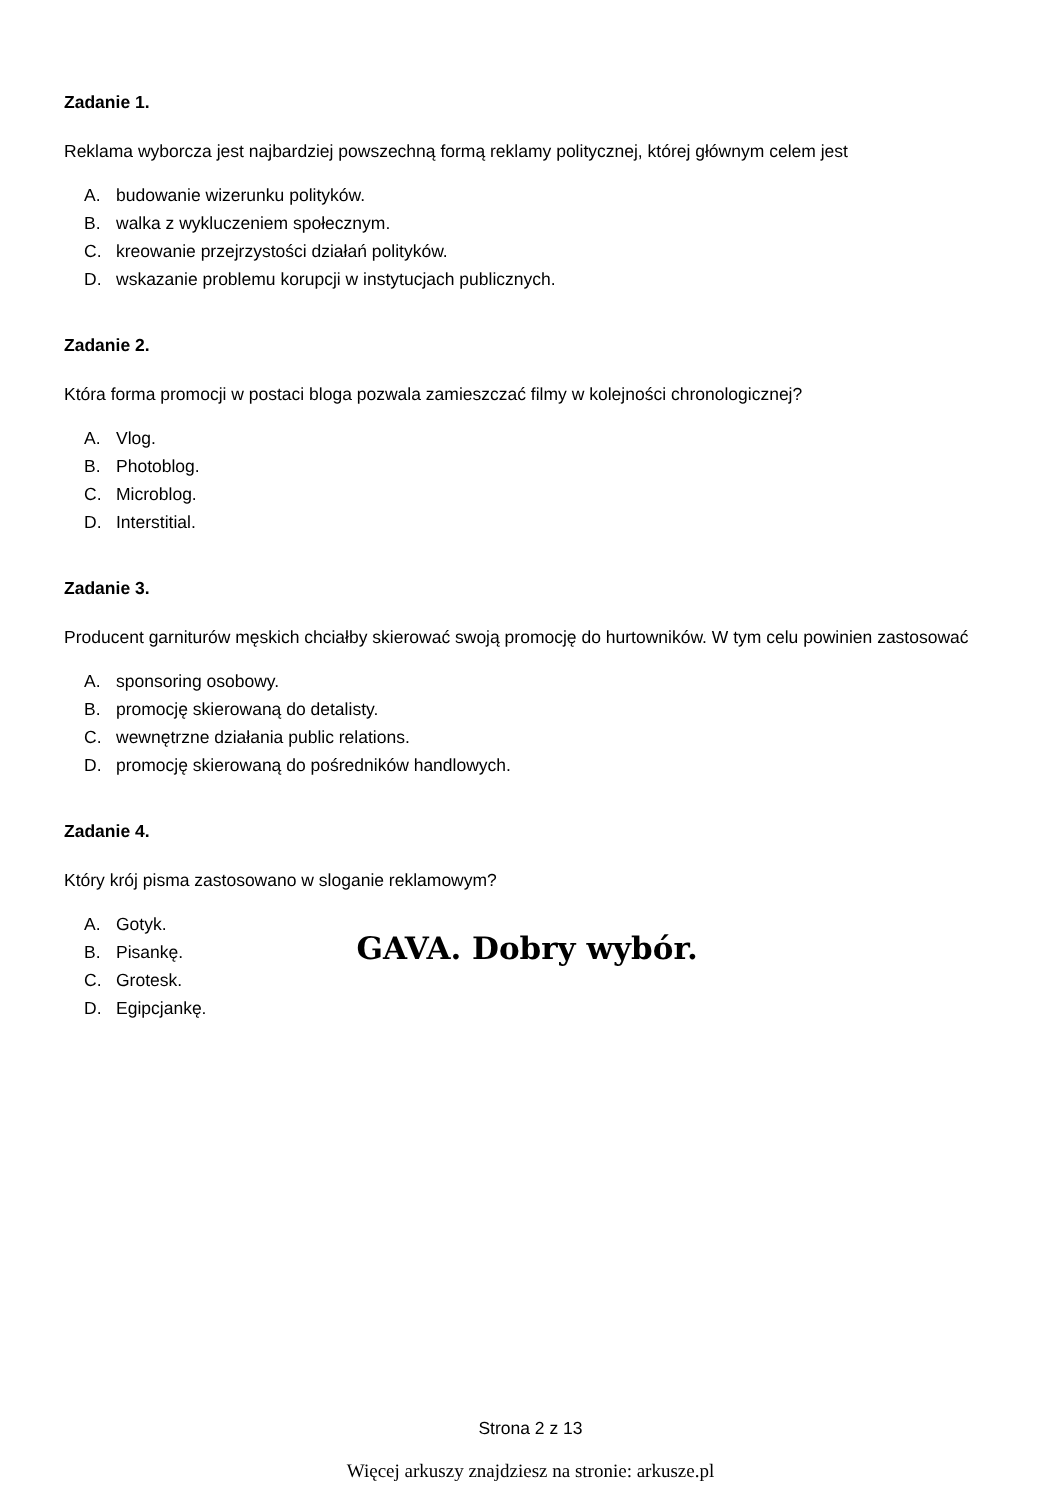Zadanie 1.
Reklama wyborcza jest najbardziej powszechną formą reklamy politycznej, której głównym celem jest
A. budowanie wizerunku polityków.
B. walka z wykluczeniem społecznym.
C. kreowanie przejrzystości działań polityków.
D. wskazanie problemu korupcji w instytucjach publicznych.
Zadanie 2.
Która forma promocji w postaci bloga pozwala zamieszczać filmy w kolejności chronologicznej?
A. Vlog.
B. Photoblog.
C. Microblog.
D. Interstitial.
Zadanie 3.
Producent garniturów męskich chciałby skierować swoją promocję do hurtowników. W tym celu powinien zastosować
A. sponsoring osobowy.
B. promocję skierowaną do detalisty.
C. wewnętrzne działania public relations.
D. promocję skierowaną do pośredników handlowych.
Zadanie 4.
Który krój pisma zastosowano w sloganie reklamowym?
A. Gotyk.
B. Pisankę.
C. Grotesk.
D. Egipcjankę.
GAVA. Dobry wybór.
Strona 2 z 13
Więcej arkuszy znajdziesz na stronie: arkusze.pl